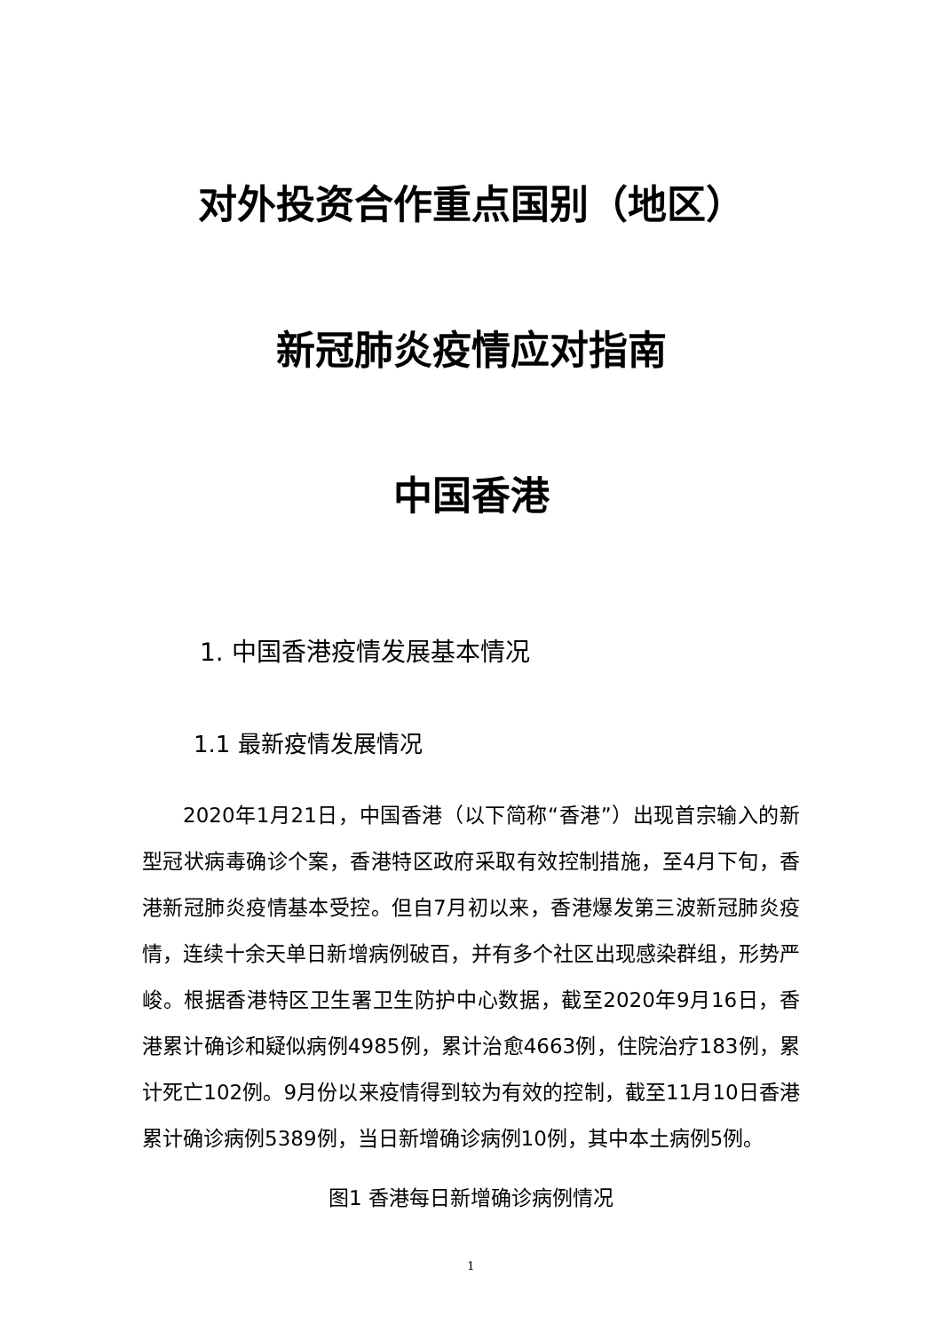对外投资合作重点国别（地区）
新冠肺炎疫情应对指南
中国香港
1. 中国香港疫情发展基本情况
1.1 最新疫情发展情况
2020年1月21日，中国香港（以下简称“香港”）出现首宗输入的新型冠状病毒确诊个案，香港特区政府采取有效控制措施，至4月下旬，香港新冠肺炎疫情基本受控。但自7月初以来，香港爆发第三波新冠肺炎疫情，连续十余天单日新增病例破百，并有多个社区出现感染群组，形势严峻。根据香港特区卫生署卫生防护中心数据，截至2020年9月16日，香港累计确诊和疑似病例4985例，累计治愈4663例，住院治疗183例，累计死亡102例。9月份以来疫情得到较为有效的控制，截至11月10日香港累计确诊病例5389例，当日新增确诊病例10例，其中本土病例5例。
图1 香港每日新增确诊病例情况
1